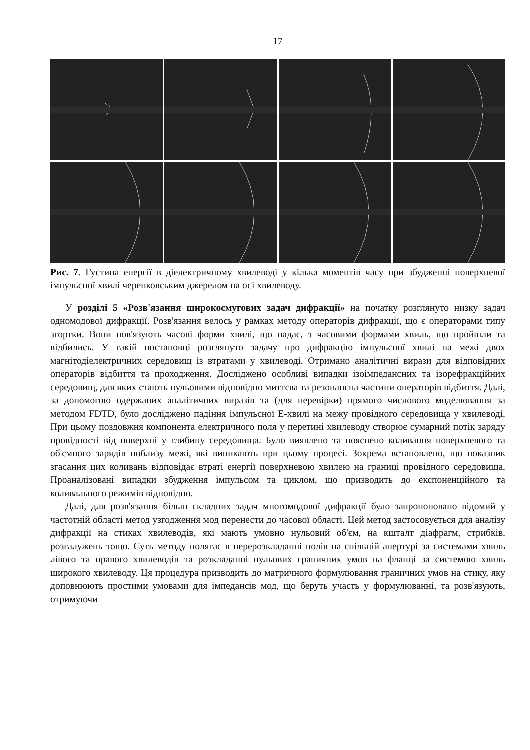17
Рис. 7. Густина енергії в діелектричному хвилеводі у кілька моментів часу при збудженні поверхневої імпульсної хвилі черенковським джерелом на осі хвилеводу.
У розділі 5 «Розв'язання широкосмугових задач дифракції» на початку розглянуто низку задач одномодової дифракції. Розв'язання велось у рамках методу операторів дифракції, що є операторами типу згортки. Вони пов'язують часові форми хвилі, що падає, з часовими формами хвиль, що пройшли та відбились. У такій постановці розглянуто задачу про дифракцію імпульсної хвилі на межі двох магнітодіелектричних середовищ із втратами у хвилеводі. Отримано аналітичні вирази для відповідних операторів відбиття та проходження. Досліджено особливі випадки ізоімпедансних та ізорефракційних середовищ, для яких стають нульовими відповідно миттєва та резонансна частини операторів відбиття. Далі, за допомогою одержаних аналітичних виразів та (для перевірки) прямого числового моделювання за методом FDTD, було досліджено падіння імпульсної E-хвилі на межу провідного середовища у хвилеводі. При цьому поздовжня компонента електричного поля у перетині хвилеводу створює сумарний потік заряду провідності від поверхні у глибину середовища. Було виявлено та пояснено коливання поверхневого та об'ємного зарядів поблизу межі, які виникають при цьому процесі. Зокрема встановлено, що показник згасання цих коливань відповідає втраті енергії поверхневою хвилею на границі провідного середовища. Проаналізовані випадки збудження імпульсом та циклом, що призводить до експоненційного та коливального режимів відповідно.
Далі, для розв'язання більш складних задач многомодової дифракції було запропоновано відомий у частотній області метод узгодження мод перенести до часової області. Цей метод застосовується для аналізу дифракції на стиках хвилеводів, які мають умовно нульовий об'єм, на кшталт діафрагм, стрибків, розгалужень тощо. Суть методу полягає в перерозкладанні полів на спільній апертурі за системами хвиль лівого та правого хвилеводів та розкладанні нульових граничних умов на фланці за системою хвиль широкого хвилеводу. Ця процедура призводить до матричного формулювання граничних умов на стику, яку доповнюють простими умовами для імпедансів мод, що беруть участь у формулюванні, та розв'язують, отримуючи